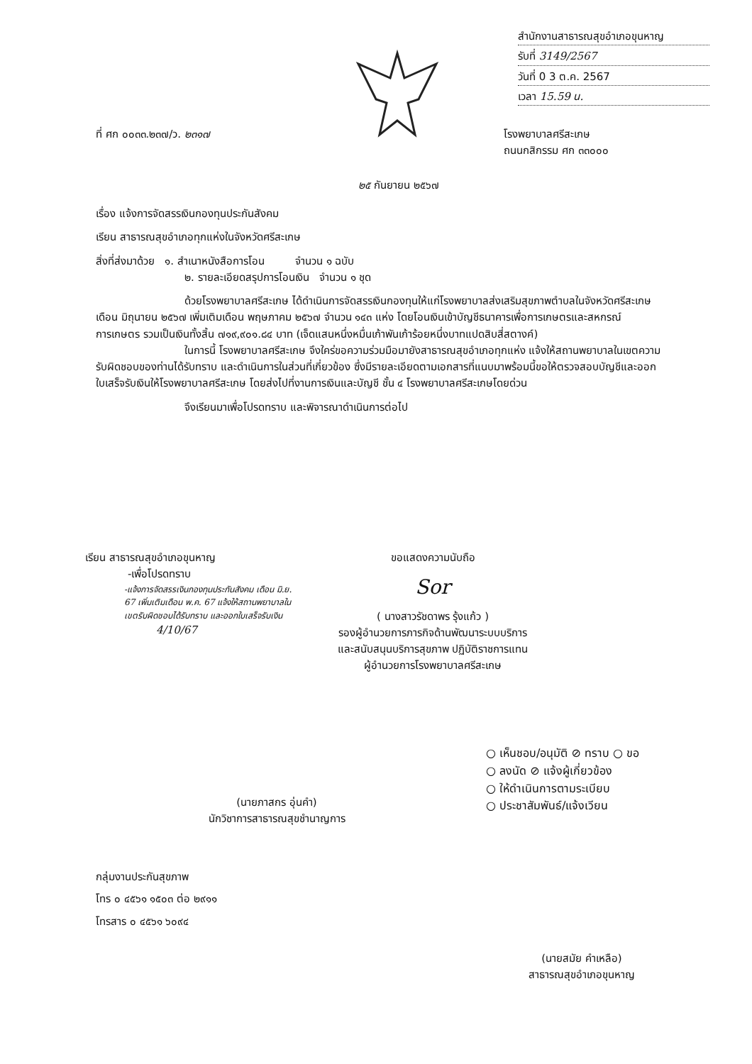สำนักงานสาธารณสุขอำเภอขุนหาญ
รับที่ 3149/2567
วันที่ 0 3 ต.ค. 2567
เวลา 15.59 น.
ที่ ศก ๐๐๓๓.๒๓๗/ว. ๒๓๑๗
โรงพยาบาลศรีสะเกษ
ถนนกสิกรรม ศก ๓๓๐๐๐
๒๕ กันยายน ๒๕๖๗
เรื่อง แจ้งการจัดสรรเงินกองทุนประกันสังคม
เรียน สาธารณสุขอำเภอทุกแห่งในจังหวัดศรีสะเกษ
สิ่งที่ส่งมาด้วย ๑. สำเนาหนังสือการโอน จำนวน ๑ ฉบับ
๒. รายละเอียดสรุปการโอนเงิน จำนวน ๑ ชุด
ด้วยโรงพยาบาลศรีสะเกษ ได้ดำเนินการจัดสรรเงินกองทุนให้แก่โรงพยาบาลส่งเสริมสุขภาพตำบลในจังหวัดศรีสะเกษ เดือน มิถุนายน ๒๕๖๗ เพิ่มเติมเดือน พฤษภาคม ๒๕๖๗ จำนวน ๑๔๓ แห่ง โดยโอนเงินเข้าบัญชีธนาคารเพื่อการเกษตรและสหกรณ์การเกษตร รวมเป็นเงินทั้งสิ้น ๗๑๙,๙๐๑.๘๔ บาท (เจ็ดแสนหนึ่งหมื่นเก้าพันเก้าร้อยหนึ่งบาทแปดสิบสี่สตางค์)
ในการนี้ โรงพยาบาลศรีสะเกษ จึงใคร่ขอความร่วมมือมายังสาธารณสุขอำเภอทุกแห่ง แจ้งให้สถานพยาบาลในเขตความรับผิดชอบของท่านได้รับทราบ และดำเนินการในส่วนที่เกี่ยวข้อง ซึ่งมีรายละเอียดตามเอกสารที่แนบมาพร้อมนี้ขอให้ตรวจสอบบัญชีและออกใบเสร็จรับเงินให้โรงพยาบาลศรีสะเกษ โดยส่งไปที่งานการเงินและบัญชี ชั้น ๔ โรงพยาบาลศรีสะเกษโดยด่วน
จึงเรียนมาเพื่อโปรดทราบ และพิจารณาดำเนินการต่อไป
เรียน สาธารณสุขอำเภอขุนหาญ
-เพื่อโปรดทราบ
-แจ้งการจัดสรรเงินกองทุนประกันสังคม เดือน มิ.ย. 67 เพิ่มเติมเดือน พ.ค. 67 แจ้งให้สถานพยาบาลในเขตรับผิดชอบได้รับทราบ และออกใบเสร็จรับเงิน
4/10/67
ขอแสดงความนับถือ
Sor
( นางสาวรัชดาพร รุ้งแก้ว )
รองผู้อำนวยการภารกิจด้านพัฒนาระบบบริการ
และสนับสนุนบริการสุขภาพ ปฏิบัติราชการแทน
ผู้อำนวยการโรงพยาบาลศรีสะเกษ
(นายภาสกร อุ่นคำ)
นักวิชาการสาธารณสุขชำนาญการ
○ เห็นชอบ/อนุมัติ ⊘ ทราบ ○ ขอ
○ ลงนัด ⊘ แจ้งผู้เกี่ยวข้อง
○ ให้ดำเนินการตามระเบียบ
○ ประชาสัมพันธ์/แจ้งเวียน
กลุ่มงานประกันสุขภาพ
โทร ๐ ๔๕๖๑ ๑๕๐๓ ต่อ ๒๙๑๑
โทรสาร ๐ ๔๕๖๑ ๖๐๙๔
(นายสมัย คำเหลือ)
สาธารณสุขอำเภอขุนหาญ